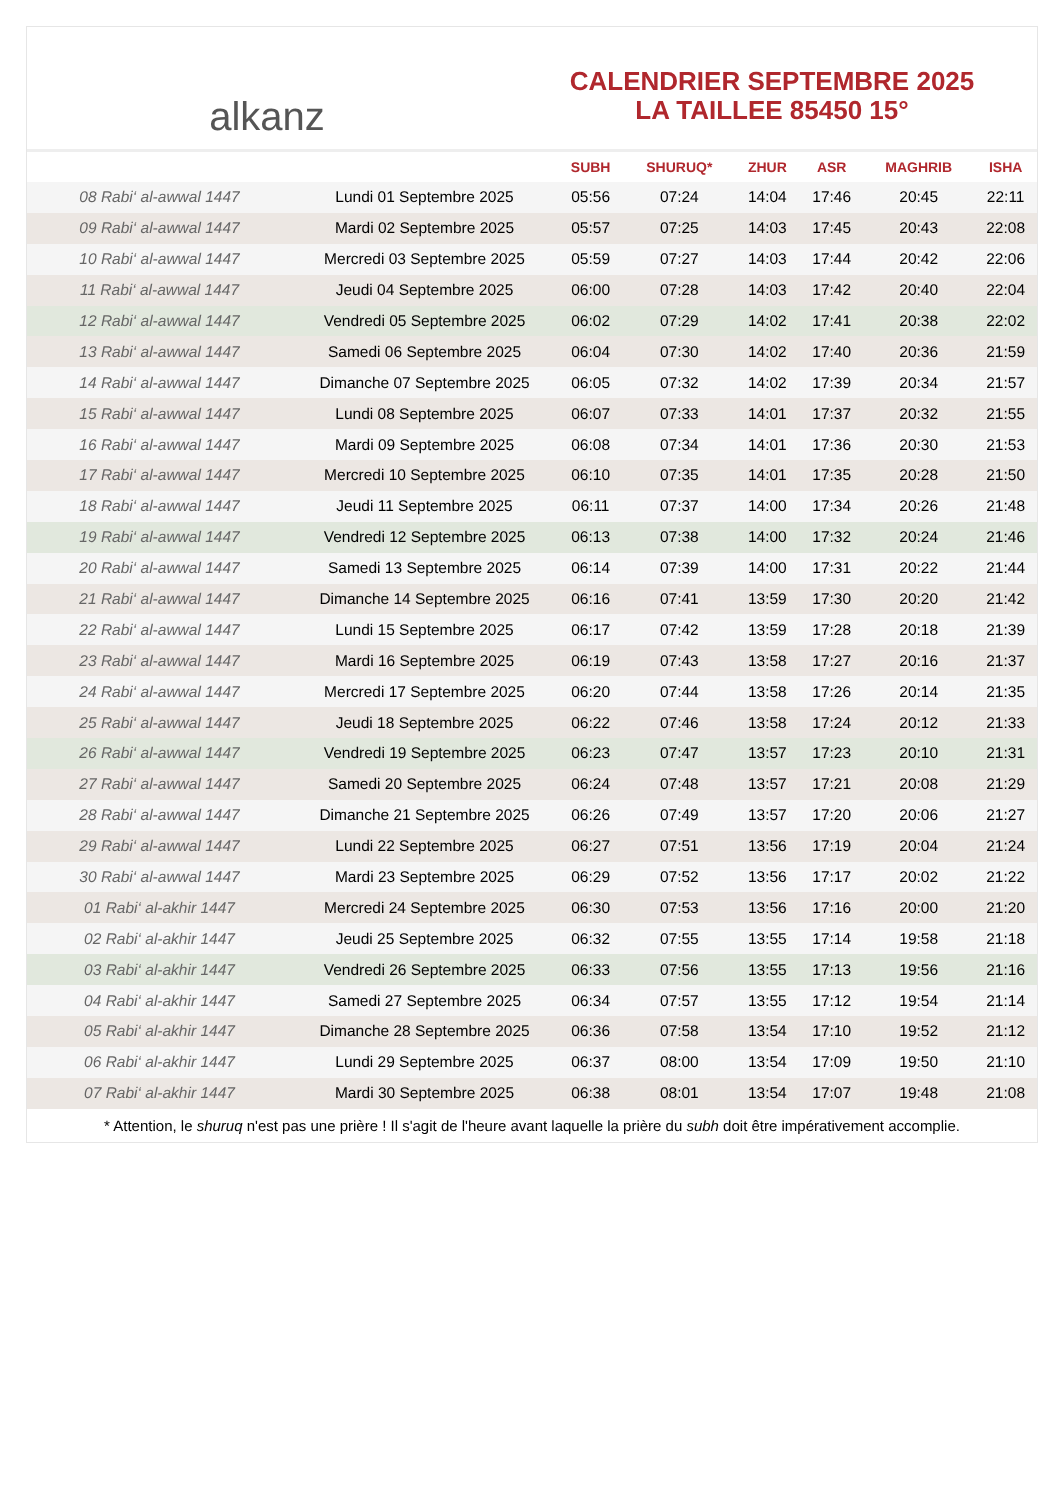alkanz
CALENDRIER SEPTEMBRE 2025
LA TAILLEE 85450 15°
| | | SUBH | SHURUQ* | ZHUR | ASR | MAGHRIB | ISHA |
| --- | --- | --- | --- | --- | --- | --- | --- |
| 08 Rabi‘ al-awwal 1447 | Lundi 01 Septembre 2025 | 05:56 | 07:24 | 14:04 | 17:46 | 20:45 | 22:11 |
| 09 Rabi‘ al-awwal 1447 | Mardi 02 Septembre 2025 | 05:57 | 07:25 | 14:03 | 17:45 | 20:43 | 22:08 |
| 10 Rabi‘ al-awwal 1447 | Mercredi 03 Septembre 2025 | 05:59 | 07:27 | 14:03 | 17:44 | 20:42 | 22:06 |
| 11 Rabi‘ al-awwal 1447 | Jeudi 04 Septembre 2025 | 06:00 | 07:28 | 14:03 | 17:42 | 20:40 | 22:04 |
| 12 Rabi‘ al-awwal 1447 | Vendredi 05 Septembre 2025 | 06:02 | 07:29 | 14:02 | 17:41 | 20:38 | 22:02 |
| 13 Rabi‘ al-awwal 1447 | Samedi 06 Septembre 2025 | 06:04 | 07:30 | 14:02 | 17:40 | 20:36 | 21:59 |
| 14 Rabi‘ al-awwal 1447 | Dimanche 07 Septembre 2025 | 06:05 | 07:32 | 14:02 | 17:39 | 20:34 | 21:57 |
| 15 Rabi‘ al-awwal 1447 | Lundi 08 Septembre 2025 | 06:07 | 07:33 | 14:01 | 17:37 | 20:32 | 21:55 |
| 16 Rabi‘ al-awwal 1447 | Mardi 09 Septembre 2025 | 06:08 | 07:34 | 14:01 | 17:36 | 20:30 | 21:53 |
| 17 Rabi‘ al-awwal 1447 | Mercredi 10 Septembre 2025 | 06:10 | 07:35 | 14:01 | 17:35 | 20:28 | 21:50 |
| 18 Rabi‘ al-awwal 1447 | Jeudi 11 Septembre 2025 | 06:11 | 07:37 | 14:00 | 17:34 | 20:26 | 21:48 |
| 19 Rabi‘ al-awwal 1447 | Vendredi 12 Septembre 2025 | 06:13 | 07:38 | 14:00 | 17:32 | 20:24 | 21:46 |
| 20 Rabi‘ al-awwal 1447 | Samedi 13 Septembre 2025 | 06:14 | 07:39 | 14:00 | 17:31 | 20:22 | 21:44 |
| 21 Rabi‘ al-awwal 1447 | Dimanche 14 Septembre 2025 | 06:16 | 07:41 | 13:59 | 17:30 | 20:20 | 21:42 |
| 22 Rabi‘ al-awwal 1447 | Lundi 15 Septembre 2025 | 06:17 | 07:42 | 13:59 | 17:28 | 20:18 | 21:39 |
| 23 Rabi‘ al-awwal 1447 | Mardi 16 Septembre 2025 | 06:19 | 07:43 | 13:58 | 17:27 | 20:16 | 21:37 |
| 24 Rabi‘ al-awwal 1447 | Mercredi 17 Septembre 2025 | 06:20 | 07:44 | 13:58 | 17:26 | 20:14 | 21:35 |
| 25 Rabi‘ al-awwal 1447 | Jeudi 18 Septembre 2025 | 06:22 | 07:46 | 13:58 | 17:24 | 20:12 | 21:33 |
| 26 Rabi‘ al-awwal 1447 | Vendredi 19 Septembre 2025 | 06:23 | 07:47 | 13:57 | 17:23 | 20:10 | 21:31 |
| 27 Rabi‘ al-awwal 1447 | Samedi 20 Septembre 2025 | 06:24 | 07:48 | 13:57 | 17:21 | 20:08 | 21:29 |
| 28 Rabi‘ al-awwal 1447 | Dimanche 21 Septembre 2025 | 06:26 | 07:49 | 13:57 | 17:20 | 20:06 | 21:27 |
| 29 Rabi‘ al-awwal 1447 | Lundi 22 Septembre 2025 | 06:27 | 07:51 | 13:56 | 17:19 | 20:04 | 21:24 |
| 30 Rabi‘ al-awwal 1447 | Mardi 23 Septembre 2025 | 06:29 | 07:52 | 13:56 | 17:17 | 20:02 | 21:22 |
| 01 Rabi‘ al-akhir 1447 | Mercredi 24 Septembre 2025 | 06:30 | 07:53 | 13:56 | 17:16 | 20:00 | 21:20 |
| 02 Rabi‘ al-akhir 1447 | Jeudi 25 Septembre 2025 | 06:32 | 07:55 | 13:55 | 17:14 | 19:58 | 21:18 |
| 03 Rabi‘ al-akhir 1447 | Vendredi 26 Septembre 2025 | 06:33 | 07:56 | 13:55 | 17:13 | 19:56 | 21:16 |
| 04 Rabi‘ al-akhir 1447 | Samedi 27 Septembre 2025 | 06:34 | 07:57 | 13:55 | 17:12 | 19:54 | 21:14 |
| 05 Rabi‘ al-akhir 1447 | Dimanche 28 Septembre 2025 | 06:36 | 07:58 | 13:54 | 17:10 | 19:52 | 21:12 |
| 06 Rabi‘ al-akhir 1447 | Lundi 29 Septembre 2025 | 06:37 | 08:00 | 13:54 | 17:09 | 19:50 | 21:10 |
| 07 Rabi‘ al-akhir 1447 | Mardi 30 Septembre 2025 | 06:38 | 08:01 | 13:54 | 17:07 | 19:48 | 21:08 |
* Attention, le shuruq n'est pas une prière ! Il s'agit de l'heure avant laquelle la prière du subh doit être impérativement accomplie.